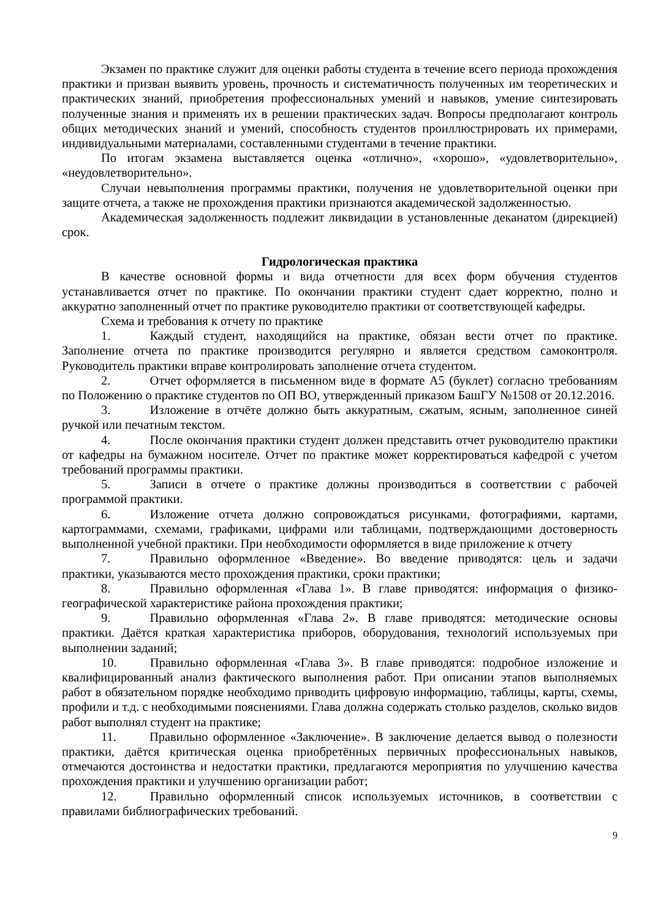Экзамен по практике служит для оценки работы студента в течение всего периода прохождения практики и призван выявить уровень, прочность и систематичность полученных им теоретических и практических знаний, приобретения профессиональных умений и навыков, умение синтезировать полученные знания и применять их в решении практических задач. Вопросы предполагают контроль общих методических знаний и умений, способность студентов проиллюстрировать их примерами, индивидуальными материалами, составленными студентами в течение практики.
По итогам экзамена выставляется оценка «отлично», «хорошо», «удовлетворительно», «неудовлетворительно».
Случаи невыполнения программы практики, получения не удовлетворительной оценки при защите отчета, а также не прохождения практики признаются академической задолженностью.
Академическая задолженность подлежит ликвидации в установленные деканатом (дирекцией) срок.
Гидрологическая практика
В качестве основной формы и вида отчетности для всех форм обучения студентов устанавливается отчет по практике. По окончании практики студент сдает корректно, полно и аккуратно заполненный отчет по практике руководителю практики от соответствующей кафедры.
Схема и требования к отчету по практике
1. Каждый студент, находящийся на практике, обязан вести отчет по практике. Заполнение отчета по практике производится регулярно и является средством самоконтроля. Руководитель практики вправе контролировать заполнение отчета студентом.
2. Отчет оформляется в письменном виде в формате А5 (буклет) согласно требованиям по Положению о практике студентов по ОП ВО, утвержденный приказом БашГУ №1508 от 20.12.2016.
3. Изложение в отчёте должно быть аккуратным, сжатым, ясным, заполненное синей ручкой или печатным текстом.
4. После окончания практики студент должен представить отчет руководителю практики от кафедры на бумажном носителе. Отчет по практике может корректироваться кафедрой с учетом требований программы практики.
5. Записи в отчете о практике должны производиться в соответствии с рабочей программой практики.
6. Изложение отчета должно сопровождаться рисунками, фотографиями, картами, картограммами, схемами, графиками, цифрами или таблицами, подтверждающими достоверность выполненной учебной практики. При необходимости оформляется в виде приложение к отчету
7. Правильно оформленное «Введение». Во введение приводятся: цель и задачи практики, указываются место прохождения практики, сроки практики;
8. Правильно оформленная «Глава 1». В главе приводятся: информация о физико-географической характеристике района прохождения практики;
9. Правильно оформленная «Глава 2». В главе приводятся: методические основы практики. Даётся краткая характеристика приборов, оборудования, технологий используемых при выполнении заданий;
10. Правильно оформленная «Глава 3». В главе приводятся: подробное изложение и квалифицированный анализ фактического выполнения работ. При описании этапов выполняемых работ в обязательном порядке необходимо приводить цифровую информацию, таблицы, карты, схемы, профили и т.д. с необходимыми пояснениями. Глава должна содержать столько разделов, сколько видов работ выполнял студент на практике;
11. Правильно оформленное «Заключение». В заключение делается вывод о полезности практики, даётся критическая оценка приобретённых первичных профессиональных навыков, отмечаются достоинства и недостатки практики, предлагаются мероприятия по улучшению качества прохождения практики и улучшению организации работ;
12. Правильно оформленный список используемых источников, в соответствии с правилами библиографических требований.
9